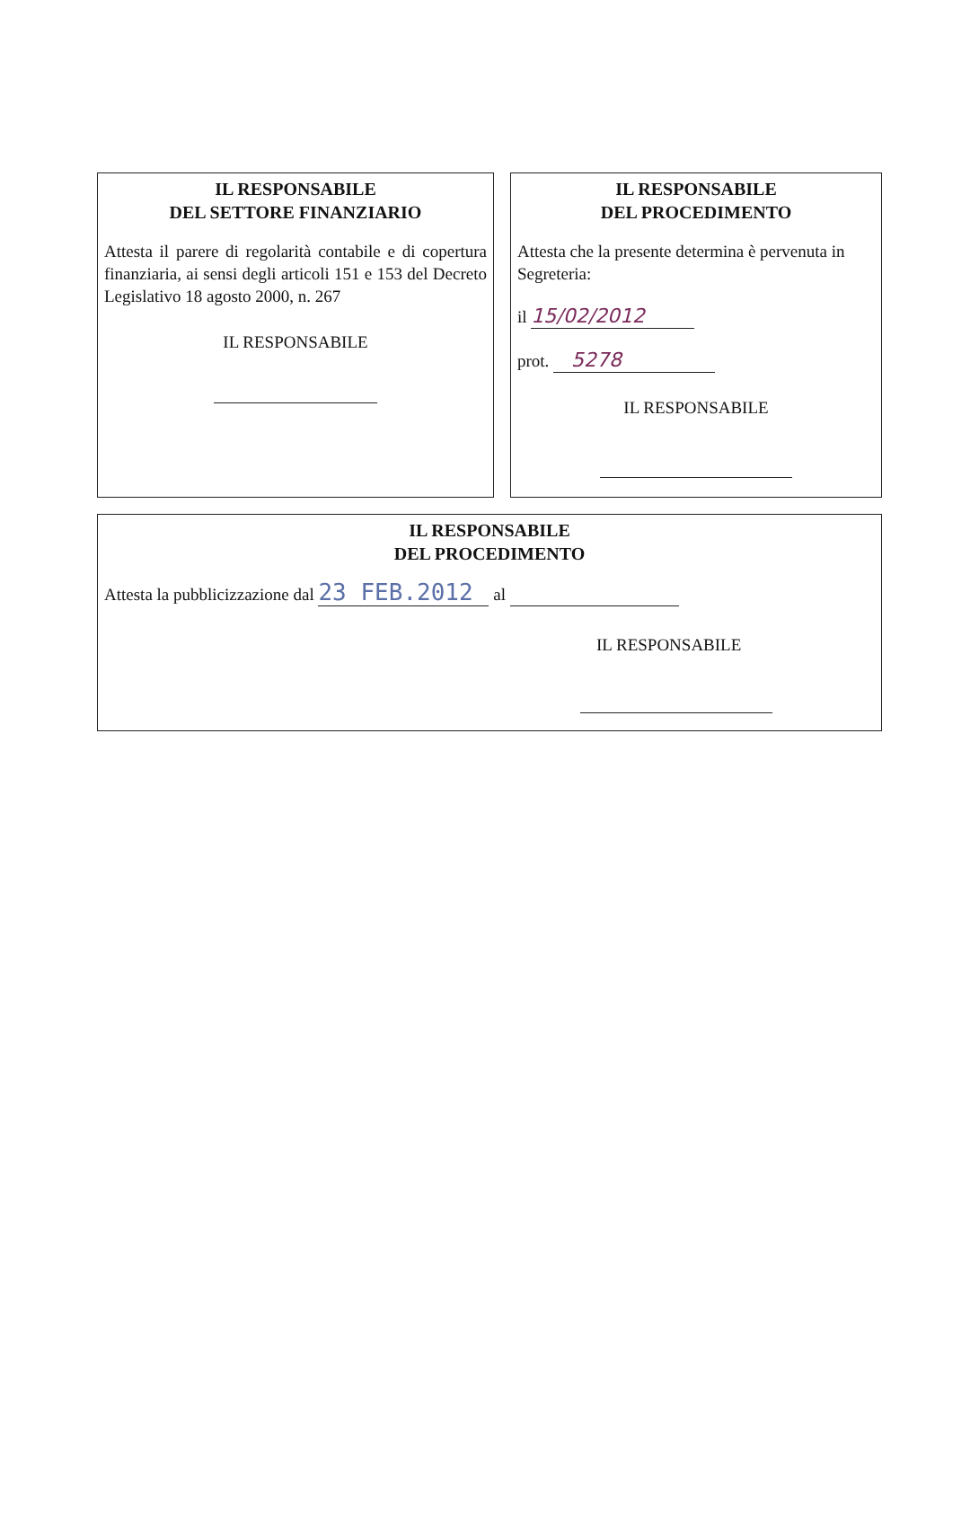IL RESPONSABILE
DEL SETTORE FINANZIARIO
Attesta il parere di regolarità contabile e di copertura finanziaria, ai sensi degli articoli 151 e 153 del Decreto Legislativo 18 agosto 2000, n. 267
IL RESPONSABILE
IL RESPONSABILE
DEL PROCEDIMENTO
Attesta che la presente determina è pervenuta in Segreteria:
il 15/02/2012
prot. 5278
IL RESPONSABILE
IL RESPONSABILE
DEL PROCEDIMENTO
Attesta la pubblicizzazione dal 23 FEB.2012 al
IL RESPONSABILE